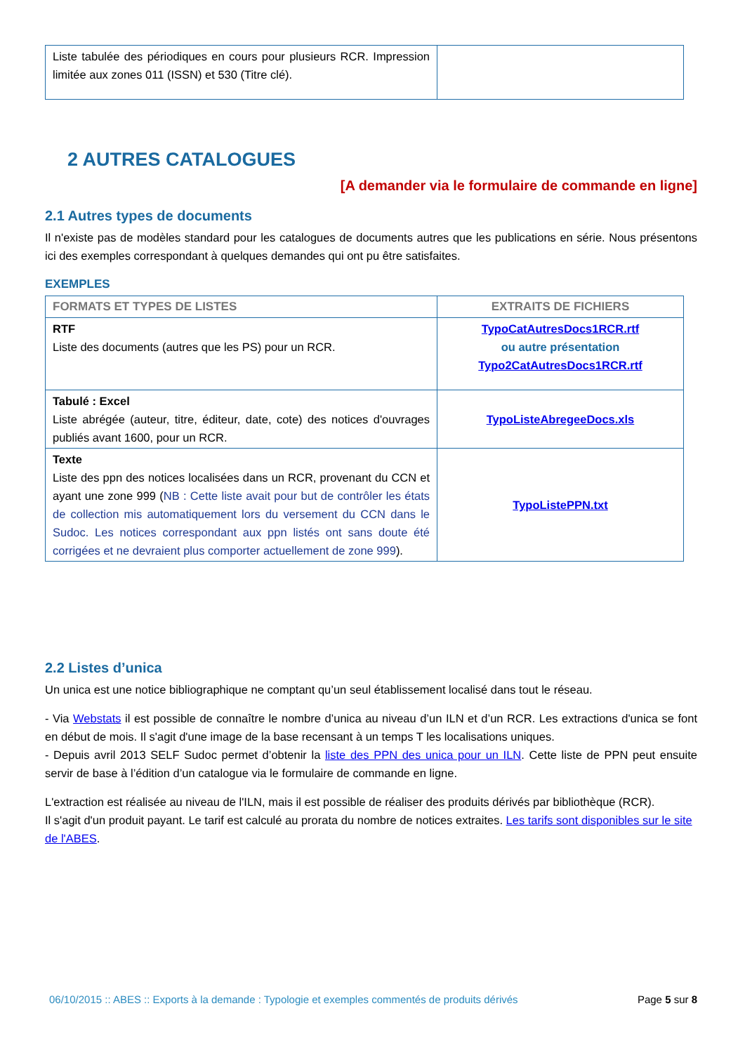| Liste tabulée des périodiques en cours pour plusieurs RCR. Impression limitée aux zones 011 (ISSN) et 530 (Titre clé). | |
2 AUTRES CATALOGUES
[A demander via le formulaire de commande en ligne]
2.1 Autres types de documents
Il n'existe pas de modèles standard pour les catalogues de documents autres que les publications en série. Nous présentons ici des exemples correspondant à quelques demandes qui ont pu être satisfaites.
EXEMPLES
| FORMATS ET TYPES DE LISTES | EXTRAITS DE FICHIERS |
| --- | --- |
| RTF Liste des documents (autres que les PS) pour un RCR. | TypoCatAutresDocs1RCR.rtf ou autre présentation Typo2CatAutresDocs1RCR.rtf |
| Tabulé : Excel Liste abrégée (auteur, titre, éditeur, date, cote) des notices d'ouvrages publiés avant 1600, pour un RCR. | TypoListeAbregeeDocs.xls |
| Texte Liste des ppn des notices localisées dans un RCR, provenant du CCN et ayant une zone 999 ( NB : Cette liste avait pour but de contrôler les états de collection mis automatiquement lors du versement du CCN dans le Sudoc. Les notices correspondant aux ppn listés ont sans doute été corrigées et ne devraient plus comporter actuellement de zone 999 ). | TypoListePPN.txt |
2.2 Listes d’unica
Un unica est une notice bibliographique ne comptant qu’un seul établissement localisé dans tout le réseau.
- Via Webstats il est possible de connaître le nombre d’unica au niveau d’un ILN et d’un RCR. Les extractions d'unica se font en début de mois. Il s'agit d'une image de la base recensant à un temps T les localisations uniques.
- Depuis avril 2013 SELF Sudoc permet d’obtenir la liste des PPN des unica pour un ILN. Cette liste de PPN peut ensuite servir de base à l’édition d’un catalogue via le formulaire de commande en ligne.
L'extraction est réalisée au niveau de l'ILN, mais il est possible de réaliser des produits dérivés par bibliothèque (RCR).
Il s'agit d'un produit payant. Le tarif est calculé au prorata du nombre de notices extraites. Les tarifs sont disponibles sur le site de l'ABES.
06/10/2015 :: ABES :: Exports à la demande : Typologie et exemples commentés de produits dérivés Page 5 sur 8